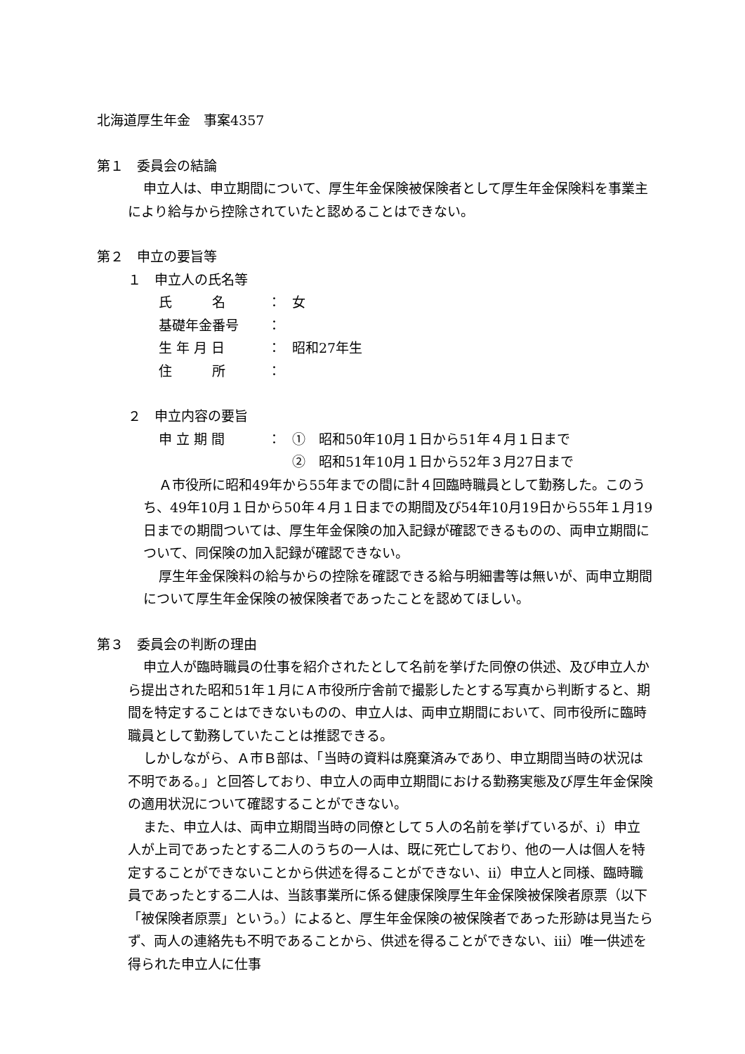北海道厚生年金　事案4357
第１　委員会の結論
申立人は、申立期間について、厚生年金保険被保険者として厚生年金保険料を事業主により給与から控除されていたと認めることはできない。
第２　申立の要旨等
１　申立人の氏名等
氏　　　名 ： 女
基礎年金番号 ：
生 年 月 日 ： 昭和27年生
住　　　所 ：
２　申立内容の要旨
申 立 期 間 ： ①　昭和50年10月１日から51年４月１日まで
②　昭和51年10月１日から52年３月27日まで
Ａ市役所に昭和49年から55年までの間に計４回臨時職員として勤務した。このうち、49年10月１日から50年４月１日までの期間及び54年10月19日から55年１月19日までの期間ついては、厚生年金保険の加入記録が確認できるものの、両申立期間について、同保険の加入記録が確認できない。
厚生年金保険料の給与からの控除を確認できる給与明細書等は無いが、両申立期間について厚生年金保険の被保険者であったことを認めてほしい。
第３　委員会の判断の理由
申立人が臨時職員の仕事を紹介されたとして名前を挙げた同僚の供述、及び申立人から提出された昭和51年１月にＡ市役所庁舎前で撮影したとする写真から判断すると、期間を特定することはできないものの、申立人は、両申立期間において、同市役所に臨時職員として勤務していたことは推認できる。
しかしながら、Ａ市Ｂ部は、「当時の資料は廃棄済みであり、申立期間当時の状況は不明である。」と回答しており、申立人の両申立期間における勤務実態及び厚生年金保険の適用状況について確認することができない。
また、申立人は、両申立期間当時の同僚として５人の名前を挙げているが、ⅰ）申立人が上司であったとする二人のうちの一人は、既に死亡しており、他の一人は個人を特定することができないことから供述を得ることができない、ⅱ）申立人と同様、臨時職員であったとする二人は、当該事業所に係る健康保険厚生年金保険被保険者原票（以下「被保険者原票」という。）によると、厚生年金保険の被保険者であった形跡は見当たらず、両人の連絡先も不明であることから、供述を得ることができない、ⅲ）唯一供述を得られた申立人に仕事